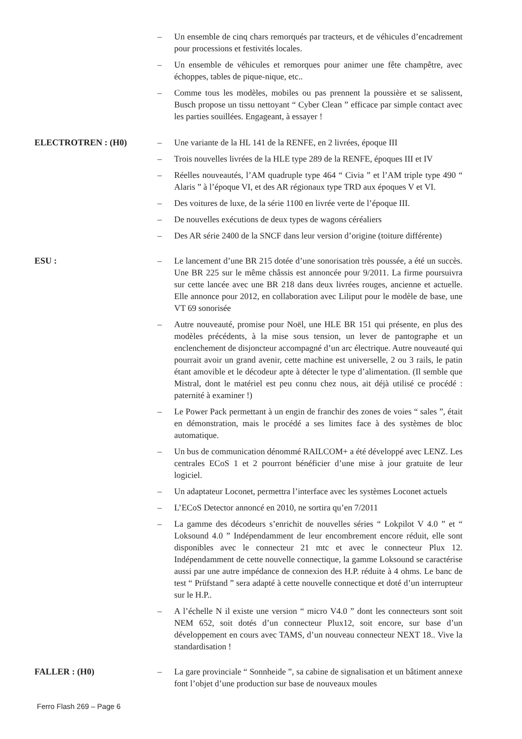– Un ensemble de cinq chars remorqués par tracteurs, et de véhicules d’encadrement pour processions et festivités locales.
– Un ensemble de véhicules et remorques pour animer une fête champêtre, avec échoppes, tables de pique-nique, etc..
– Comme tous les modèles, mobiles ou pas prennent la poussière et se salissent, Busch propose un tissu nettoyant “ Cyber Clean ” efficace par simple contact avec les parties souillées. Engageant, à essayer !
ELECTROTREN : (H0) – Une variante de la HL 141 de la RENFE, en 2 livrées, époque III
– Trois nouvelles livrées de la HLE type 289 de la RENFE, époques III et IV
– Réelles nouveautés, l’AM quadruple type 464 “ Civia ” et l’AM triple type 490 “ Alaris ” à l’époque VI, et des AR régionaux type TRD aux époques V et VI.
– Des voitures de luxe, de la série 1100 en livrée verte de l’époque III.
– De nouvelles exécutions de deux types de wagons céréaliers
– Des AR série 2400 de la SNCF dans leur version d’origine (toiture différente)
ESU : – Le lancement d’une BR 215 dotée d’une sonorisation très poussée, a été un succès. Une BR 225 sur le même châssis est annoncée pour 9/2011. La firme poursuivra sur cette lancée avec une BR 218 dans deux livrées rouges, ancienne et actuelle. Elle annonce pour 2012, en collaboration avec Liliput pour le modèle de base, une VT 69 sonorisée
– Autre nouveauté, promise pour Noël, une HLE BR 151 qui présente, en plus des modèles précédents, à la mise sous tension, un lever de pantographe et un enclenchement de disjoncteur accompagné d’un arc électrique. Autre nouveauté qui pourrait avoir un grand avenir, cette machine est universelle, 2 ou 3 rails, le patin étant amovible et le décodeur apte à détecter le type d’alimentation. (Il semble que Mistral, dont le matériel est peu connu chez nous, ait déjà utilisé ce procédé : paternité à examiner !)
– Le Power Pack permettant à un engin de franchir des zones de voies “ sales ”, était en démonstration, mais le procédé a ses limites face à des systèmes de bloc automatique.
– Un bus de communication dénommé RAILCOM+ a été développé avec LENZ. Les centrales ECoS 1 et 2 pourront bénéficier d’une mise à jour gratuite de leur logiciel.
– Un adaptateur Loconet, permettra l’interface avec les systèmes Loconet actuels
– L’ECoS Detector annoncé en 2010, ne sortira qu’en 7/2011
– La gamme des décodeurs s’enrichit de nouvelles séries “ Lokpilot V 4.0 ” et “ Loksound 4.0 ” Indépendamment de leur encombrement encore réduit, elle sont disponibles avec le connecteur 21 mtc et avec le connecteur Plux 12. Indépendamment de cette nouvelle connectique, la gamme Loksound se caractérise aussi par une autre impédance de connexion des H.P. réduite à 4 ohms. Le banc de test “ Prüfstand ” sera adapté à cette nouvelle connectique et doté d’un interrupteur sur le H.P..
– A l’échelle N il existe une version “ micro V4.0 ” dont les connecteurs sont soit NEM 652, soit dotés d’un connecteur Plux12, soit encore, sur base d’un développement en cours avec TAMS, d’un nouveau connecteur NEXT 18.. Vive la standardisation !
FALLER : (H0) – La gare provinciale “ Sonnheide ”, sa cabine de signalisation et un bâtiment annexe font l’objet d’une production sur base de nouveaux moules
Ferro Flash 269 – Page 6